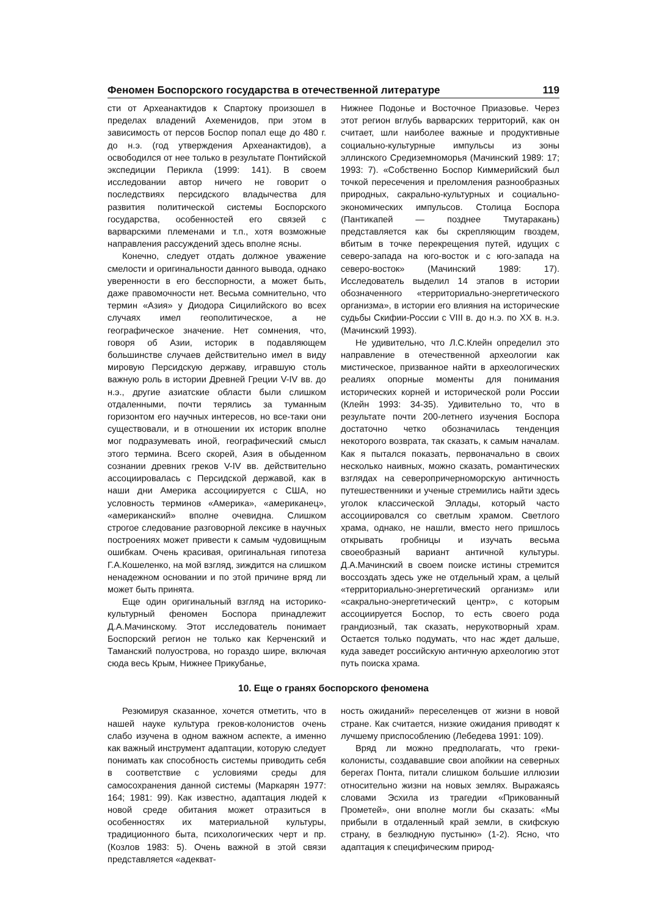Феномен Боспорского государства в отечественной литературе 119
сти от Археанактидов к Спартоку произошел в пределах владений Ахеменидов, при этом в зависимость от персов Боспор попал еще до 480 г. до н.э. (год утверждения Археанактидов), а освободился от нее только в результате Понтийской экспедиции Перикла (1999: 141). В своем исследовании автор ничего не говорит о последствиях персидского владычества для развития политической системы Боспорского государства, особенностей его связей с варварскими племенами и т.п., хотя возможные направления рассуждений здесь вполне ясны.
Конечно, следует отдать должное уважение смелости и оригинальности данного вывода, однако уверенности в его бесспорности, а может быть, даже правомочности нет. Весьма сомнительно, что термин «Азия» у Диодора Сицилийского во всех случаях имел геополитическое, а не географическое значение. Нет сомнения, что, говоря об Азии, историк в подавляющем большинстве случаев действительно имел в виду мировую Персидскую державу, игравшую столь важную роль в истории Древней Греции V-IV вв. до н.э., другие азиатские области были слишком отдаленными, почти терялись за туманным горизонтом его научных интересов, но все-таки они существовали, и в отношении их историк вполне мог подразумевать иной, географический смысл этого термина. Всего скорей, Азия в обыденном сознании древних греков V-IV вв. действительно ассоциировалась с Персидской державой, как в наши дни Америка ассоциируется с США, но условность терминов «Америка», «американец», «американский» вполне очевидна. Слишком строгое следование разговорной лексике в научных построениях может привести к самым чудовищным ошибкам. Очень красивая, оригинальная гипотеза Г.А.Кошеленко, на мой взгляд, зиждится на слишком ненадежном основании и по этой причине вряд ли может быть принята.
Еще один оригинальный взгляд на историко-культурный феномен Боспора принадлежит Д.А.Мачинскому. Этот исследователь понимает Боспорский регион не только как Керченский и Таманский полуострова, но гораздо шире, включая сюда весь Крым, Нижнее Прикубанье,
Нижнее Подонье и Восточное Приазовье. Через этот регион вглубь варварских территорий, как он считает, шли наиболее важные и продуктивные социально-культурные импульсы из зоны эллинского Средиземноморья (Мачинский 1989: 17; 1993: 7). «Собственно Боспор Киммерийский был точкой пересечения и преломления разнообразных природных, сакрально-культурных и социально-экономических импульсов. Столица Боспора (Пантикапей — позднее Тмутаракань) представляется как бы скрепляющим гвоздем, вбитым в точке перекрещения путей, идущих с северо-запада на юго-восток и с юго-запада на северо-восток» (Мачинский 1989: 17). Исследователь выделил 14 этапов в истории обозначенного «территориально-энергетического организма», в истории его влияния на исторические судьбы Скифии-России с VIII в. до н.э. по XX в. н.э. (Мачинский 1993).
Не удивительно, что Л.С.Клейн определил это направление в отечественной археологии как мистическое, призванное найти в археологических реалиях опорные моменты для понимания исторических корней и исторической роли России (Клейн 1993: 34-35). Удивительно то, что в результате почти 200-летнего изучения Боспора достаточно четко обозначилась тенденция некоторого возврата, так сказать, к самым началам. Как я пытался показать, первоначально в своих несколько наивных, можно сказать, романтических взглядах на северопричерноморскую античность путешественники и ученые стремились найти здесь уголок классической Эллады, который часто ассоциировался со светлым храмом. Светлого храма, однако, не нашли, вместо него пришлось открывать гробницы и изучать весьма своеобразный вариант античной культуры. Д.А.Мачинский в своем поиске истины стремится воссоздать здесь уже не отдельный храм, а целый «территориально-энергетический организм» или «сакрально-энергетический центр», с которым ассоциируется Боспор, то есть своего рода грандиозный, так сказать, нерукотворный храм. Остается только подумать, что нас ждет дальше, куда заведет российскую античную археологию этот путь поиска храма.
10. Еще о гранях боспорского феномена
Резюмируя сказанное, хочется отметить, что в нашей науке культура греков-колонистов очень слабо изучена в одном важном аспекте, а именно как важный инструмент адаптации, которую следует понимать как способность системы приводить себя в соответствие с условиями среды для самосохранения данной системы (Маркарян 1977: 164; 1981: 99). Как известно, адаптация людей к новой среде обитания может отразиться в особенностях их материальной культуры, традиционного быта, психологических черт и пр. (Козлов 1983: 5). Очень важной в этой связи представляется «адекват-
ность ожиданий» переселенцев от жизни в новой стране. Как считается, низкие ожидания приводят к лучшему приспособлению (Лебедева 1991: 109).
Вряд ли можно предполагать, что греки-колонисты, создававшие свои апойкии на северных берегах Понта, питали слишком большие иллюзии относительно жизни на новых землях. Выражаясь словами Эсхила из трагедии «Прикованный Прометей», они вполне могли бы сказать: «Мы прибыли в отдаленный край земли, в скифскую страну, в безлюдную пустыню» (1-2). Ясно, что адаптация к специфическим природ-